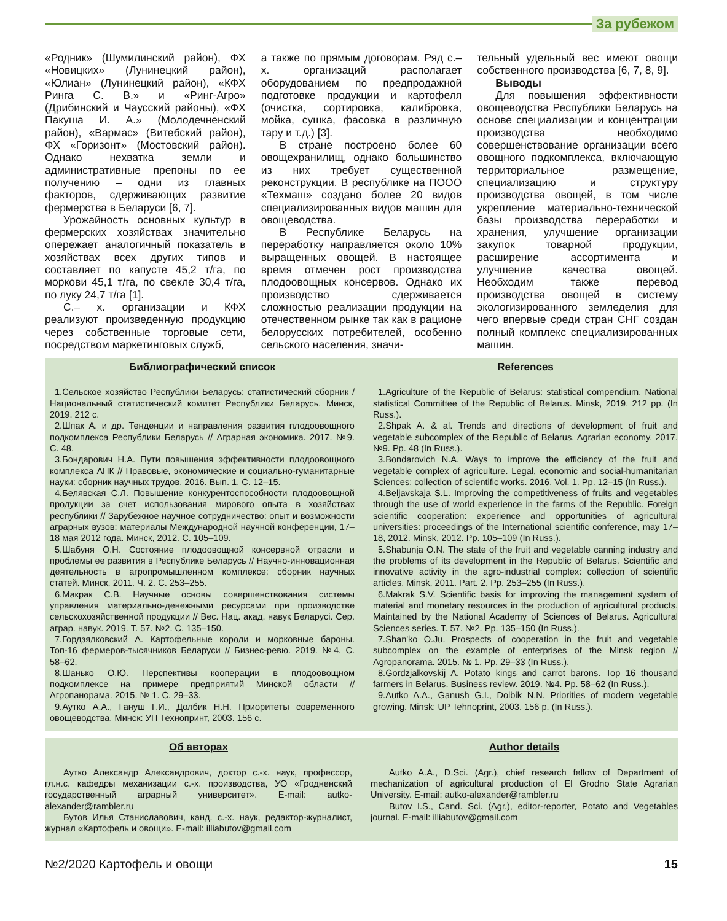За рубежом
«Родник» (Шумилинский район), ФХ «Новицких» (Лунинецкий район), «Юлиан» (Лунинецкий район), «КФХ Ринга С. В.» и «Ринг-Агро» (Дрибинский и Чаусский районы), «ФХ Пакуша И. А.» (Молодечненский район), «Вармас» (Витебский район), ФХ «Горизонт» (Мостовский район). Однако нехватка земли и административные препоны по ее получению – одни из главных факторов, сдерживающих развитие фермерства в Беларуси [6, 7].
Урожайность основных культур в фермерских хозяйствах значительно опережает аналогичный показатель в хозяйствах всех других типов и составляет по капусте 45,2 т/га, по моркови 45,1 т/га, по свекле 30,4 т/га, по луку 24,7 т/га [1].
С.– х. организации и КФХ реализуют произведенную продукцию через собственные торговые сети, посредством маркетинговых служб,
а также по прямым договорам. Ряд с.– х. организаций располагает оборудованием по предпродажной подготовке продукции и картофеля (очистка, сортировка, калибровка, мойка, сушка, фасовка в различную тару и т.д.) [3].
В стране построено более 60 овощехранилищ, однако большинство из них требует существенной реконструкции. В республике на ПООО «Техмаш» создано более 20 видов специализированных видов машин для овощеводства.
В Республике Беларусь на переработку направляется около 10% выращенных овощей. В настоящее время отмечен рост производства плодоовощных консервов. Однако их производство сдерживается сложностью реализации продукции на отечественном рынке так как в рационе белорусских потребителей, особенно сельского населения, значи-
тельный удельный вес имеют овощи собственного производства [6, 7, 8, 9].
Выводы
Для повышения эффективности овощеводства Республики Беларусь на основе специализации и концентрации производства необходимо совершенствование организации всего овощного подкомплекса, включающую территориальное размещение, специализацию и структуру производства овощей, в том числе укрепление материально-технической базы производства переработки и хранения, улучшение организации закупок товарной продукции, расширение ассортимента и улучшение качества овощей. Необходим также перевод производства овощей в систему экологизированного земледелия для чего впервые среди стран СНГ создан полный комплекс специализированных машин.
Библиографический список
1.Сельское хозяйство Республики Беларусь: статистический сборник / Национальный статистический комитет Республики Беларусь. Минск, 2019. 212 с.
2.Шпак А. и др. Тенденции и направления развития плодоовощного подкомплекса Республики Беларусь // Аграрная экономика. 2017. №9. С. 48.
3.Бондарович Н.А. Пути повышения эффективности плодоовощного комплекса АПК // Правовые, экономические и социально-гуманитарные науки: сборник научных трудов. 2016. Вып. 1. С. 12–15.
4.Белявская С.Л. Повышение конкурентоспособности плодоовощной продукции за счет использования мирового опыта в хозяйствах республики // Зарубежное научное сотрудничество: опыт и возможности аграрных вузов: материалы Международной научной конференции, 17–18 мая 2012 года. Минск, 2012. С. 105–109.
5.Шабуня О.Н. Состояние плодоовощной консервной отрасли и проблемы ее развития в Республике Беларусь // Научно-инновационная деятельность в агропромышленном комплексе: сборник научных статей. Минск, 2011. Ч. 2. С. 253–255.
6.Макрак С.В. Научные основы совершенствования системы управления материально-денежными ресурсами при производстве сельскохозяйственной продукции // Вес. Нац. акад. навук Беларусі. Сер. аграр. навук. 2019. Т. 57. №2. С. 135–150.
7.Гордзялковский А. Картофельные короли и морковные бароны. Топ-16 фермеров-тысячников Беларуси // Бизнес-ревю. 2019. №4. С. 58–62.
8.Шанько О.Ю. Перспективы кооперации в плодоовощном подкомплексе на примере предприятий Минской области // Агропанорама. 2015. № 1. С. 29–33.
9.Аутко А.А., Гануш Г.И., Долбик Н.Н. Приоритеты современного овощеводства. Минск: УП Технопринт, 2003. 156 с.
References
1.Agriculture of the Republic of Belarus: statistical compendium. National statistical Committee of the Republic of Belarus. Minsk, 2019. 212 pp. (In Russ.).
2.Shpak A. & al. Trends and directions of development of fruit and vegetable subcomplex of the Republic of Belarus. Agrarian economy. 2017. №9. Pp. 48 (In Russ.).
3.Bondarovich N.A. Ways to improve the efficiency of the fruit and vegetable complex of agriculture. Legal, economic and social-humanitarian Sciences: collection of scientific works. 2016. Vol. 1. Pp. 12–15 (In Russ.).
4.Beljavskaja S.L. Improving the competitiveness of fruits and vegetables through the use of world experience in the farms of the Republic. Foreign scientific cooperation: experience and opportunities of agricultural universities: proceedings of the International scientific conference, may 17–18, 2012. Minsk, 2012. Pp. 105–109 (In Russ.).
5.Shabunja O.N. The state of the fruit and vegetable canning industry and the problems of its development in the Republic of Belarus. Scientific and innovative activity in the agro-industrial complex: collection of scientific articles. Minsk, 2011. Part. 2. Pp. 253–255 (In Russ.).
6.Makrak S.V. Scientific basis for improving the management system of material and monetary resources in the production of agricultural products. Maintained by the National Academy of Sciences of Belarus. Agricultural Sciences series. T. 57. №2. Pp. 135–150 (In Russ.).
7.Shan'ko O.Ju. Prospects of cooperation in the fruit and vegetable subcomplex on the example of enterprises of the Minsk region // Agropanorama. 2015. № 1. Pp. 29–33 (In Russ.).
8.Gordzjalkovskij A. Potato kings and carrot barons. Top 16 thousand farmers in Belarus. Business review. 2019. №4. Pp. 58–62 (In Russ.).
9.Autko A.A., Ganush G.I., Dolbik N.N. Priorities of modern vegetable growing. Minsk: UP Tehnoprint, 2003. 156 p. (In Russ.).
Об авторах
Аутко Александр Александрович, доктор с.-х. наук, профессор, гл.н.с. кафедры механизации с.-х. производства, УО «Гродненский государственный аграрный университет». E-mail: autko-alexander@rambler.ru
Бутов Илья Станиславович, канд. с.-х. наук, редактор-журналист, журнал «Картофель и овощи». E-mail: illiabutov@gmail.com
Author details
Autko A.A., D.Sci. (Agr.), chief research fellow of Department of mechanization of agricultural production of El Grodno State Agrarian University. E-mail: autko-alexander@rambler.ru
Butov I.S., Cand. Sci. (Agr.), editor-reporter, Potato and Vegetables journal. E-mail: illiabutov@gmail.com
№2/2020 Картофель и овощи 15